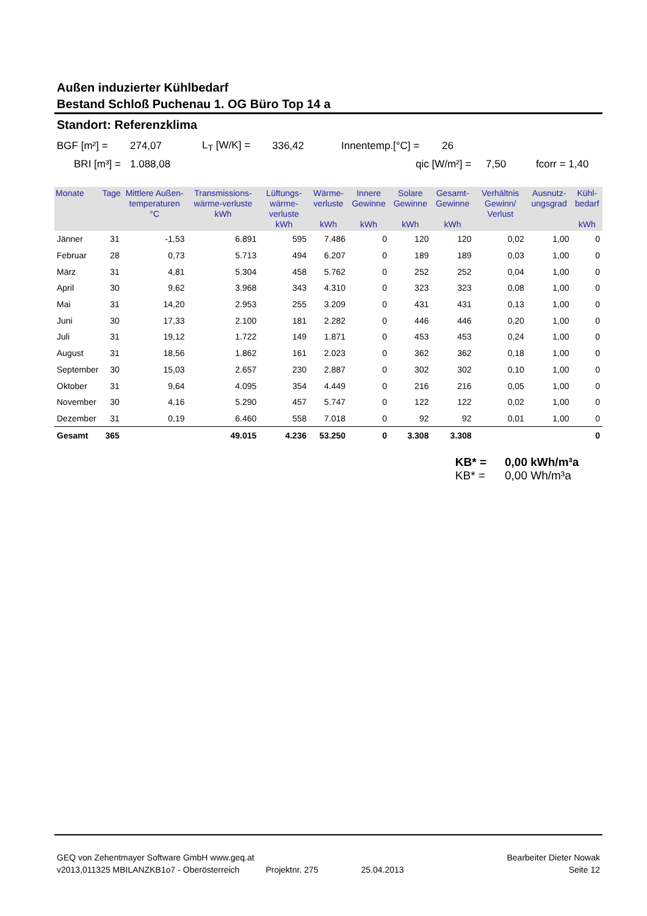Außen induzierter Kühlbedarf
Bestand Schloß Puchenau 1. OG Büro Top 14 a
Standort: Referenzklima
BGF [m²] = 274,07 L<sub>T</sub> [W/K] = 336,42 Innentemp.[°C] = 26
BRI [m³] = 1.088,08 qic [W/m²] = 7,50 fcorr = 1,40
| Monate | Tage | Mittlere Außen-temperaturen °C | Transmissions-wärme-verluste kWh | Lüftungs-wärme-verluste kWh | Wärme-verluste kWh | Innere Gewinne kWh | Solare Gewinne kWh | Gesamt-Gewinne kWh | Verhältnis Gewinn/ Verlust | Ausnutz-ungsgrad | Kühl-bedarf kWh |
| --- | --- | --- | --- | --- | --- | --- | --- | --- | --- | --- | --- |
| Jänner | 31 | -1,53 | 6.891 | 595 | 7.486 | 0 | 120 | 120 | 0,02 | 1,00 | 0 |
| Februar | 28 | 0,73 | 5.713 | 494 | 6.207 | 0 | 189 | 189 | 0,03 | 1,00 | 0 |
| März | 31 | 4,81 | 5.304 | 458 | 5.762 | 0 | 252 | 252 | 0,04 | 1,00 | 0 |
| April | 30 | 9,62 | 3.968 | 343 | 4.310 | 0 | 323 | 323 | 0,08 | 1,00 | 0 |
| Mai | 31 | 14,20 | 2.953 | 255 | 3.209 | 0 | 431 | 431 | 0,13 | 1,00 | 0 |
| Juni | 30 | 17,33 | 2.100 | 181 | 2.282 | 0 | 446 | 446 | 0,20 | 1,00 | 0 |
| Juli | 31 | 19,12 | 1.722 | 149 | 1.871 | 0 | 453 | 453 | 0,24 | 1,00 | 0 |
| August | 31 | 18,56 | 1.862 | 161 | 2.023 | 0 | 362 | 362 | 0,18 | 1,00 | 0 |
| September | 30 | 15,03 | 2.657 | 230 | 2.887 | 0 | 302 | 302 | 0,10 | 1,00 | 0 |
| Oktober | 31 | 9,64 | 4.095 | 354 | 4.449 | 0 | 216 | 216 | 0,05 | 1,00 | 0 |
| November | 30 | 4,16 | 5.290 | 457 | 5.747 | 0 | 122 | 122 | 0,02 | 1,00 | 0 |
| Dezember | 31 | 0,19 | 6.460 | 558 | 7.018 | 0 | 92 | 92 | 0,01 | 1,00 | 0 |
| Gesamt | 365 | | 49.015 | 4.236 | 53.250 | 0 | 3.308 | 3.308 | | | 0 |
KB* = 0,00 kWh/m³a KB* = 0,00 Wh/m³a
GEQ von Zehentmayer Software GmbH www.geq.at Bearbeiter Dieter Nowak
v2013,011325 MBILANZKB1o7 - Oberösterreich Projektnr. 275 25.04.2013 Seite 12